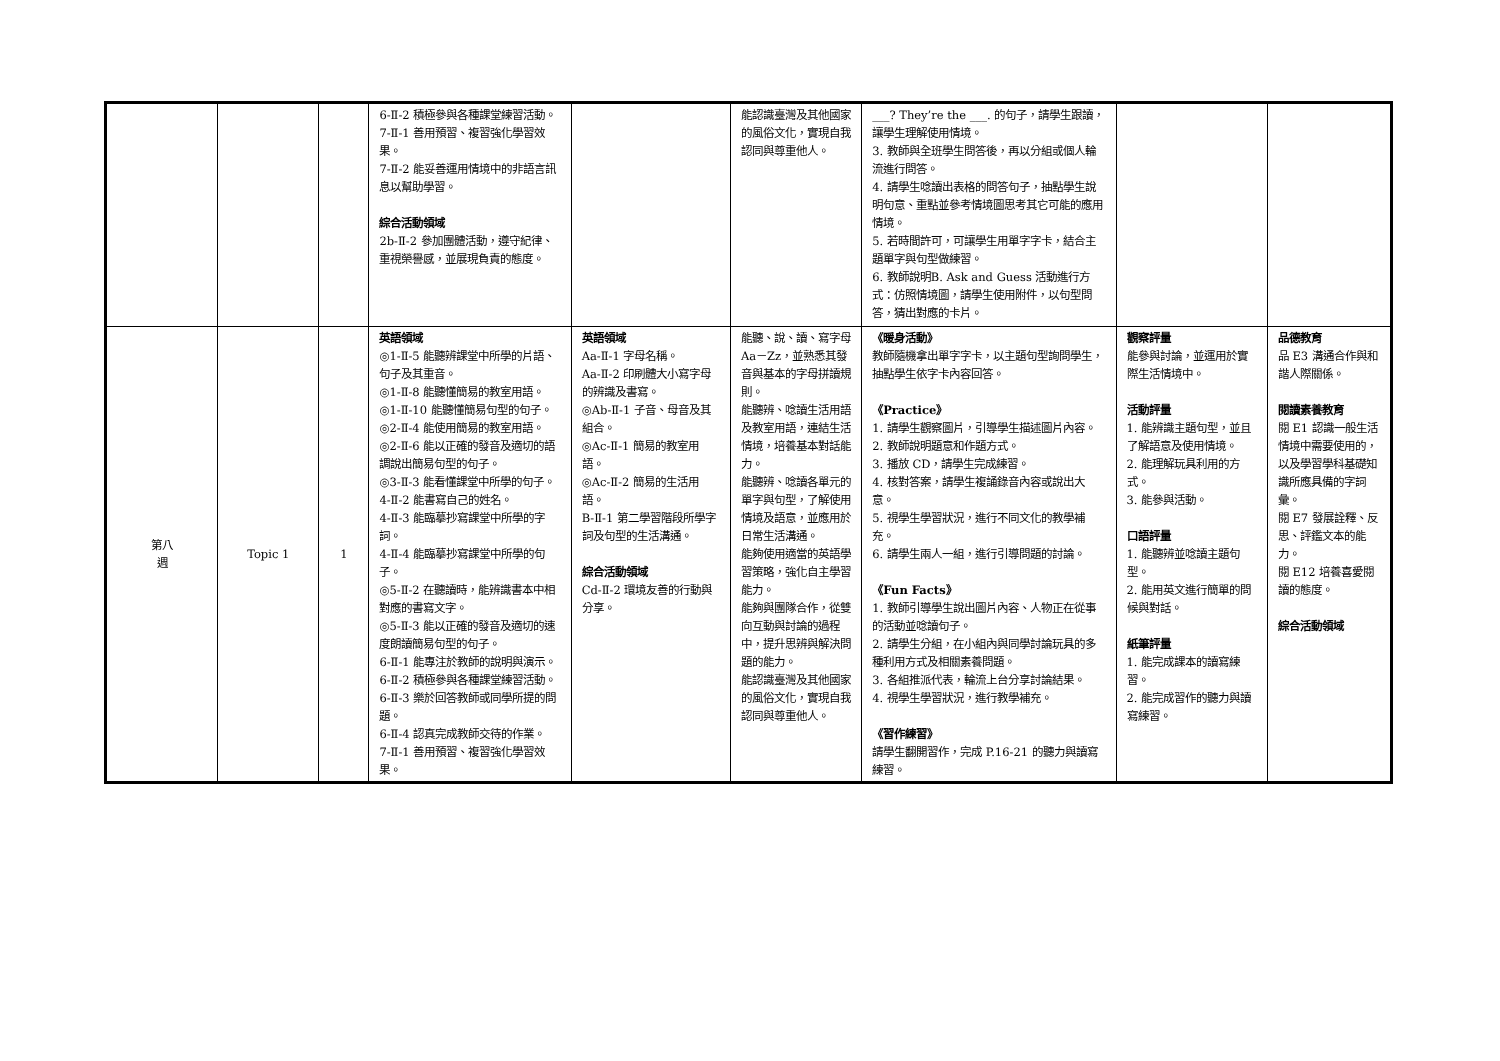| | | | 6-Ⅱ-2 積極參與各種課堂練習活動。 7-Ⅱ-1 善用預習、複習強化學習效果。 7-Ⅱ-2 能妥善運用情境中的非語言訊息以幫助學習。 綜合活動領域 2b-Ⅱ-2 參加團體活動，遵守紀律、重視榮譽感，並展現負責的態度。 | | 能認識臺灣及其他國家的風俗文化，實現自我認同與尊重他人。 | ___? They’re the ___. 的句子，請學生跟讀，讓學生理解使用情境。 3. 教師與全班學生問答後，再以分組或個人輪流進行問答。 4. 請學生唸讀出表格的問答句子，抽點學生說明句意、重點並參考情境圖思考其它可能的應用情境。 5. 若時間許可，可讓學生用單字字卡，結合主題單字與句型做練習。 6. 教師說明B. Ask and Guess 活動進行方式：仿照情境圖，請學生使用附件，以句型問答，猜出對應的卡片。 | | |
| 第八 週 | Topic 1 | 1 | 英語領域 ◎1-Ⅱ-5 能聽辨課堂中所學的片語、句子及其重音。 ◎1-Ⅱ-8 能聽懂簡易的教室用語。 ◎1-Ⅱ-10 能聽懂簡易句型的句子。 ◎2-Ⅱ-4 能使用簡易的教室用語。 ◎2-Ⅱ-6 能以正確的發音及適切的語調說出簡易句型的句子。 ◎3-Ⅱ-3 能看懂課堂中所學的句子。 4-Ⅱ-2 能書寫自己的姓名。 4-Ⅱ-3 能臨摹抄寫課堂中所學的字詞。 4-Ⅱ-4 能臨摹抄寫課堂中所學的句子。 ◎5-Ⅱ-2 在聽讀時，能辨識書本中相對應的書寫文字。 ◎5-Ⅱ-3 能以正確的發音及適切的速度朗讀簡易句型的句子。 6-Ⅱ-1 能專注於教師的說明與演示。 6-Ⅱ-2 積極參與各種課堂練習活動。 6-Ⅱ-3 樂於回答教師或同學所提的問題。 6-Ⅱ-4 認真完成教師交待的作業。 7-Ⅱ-1 善用預習、複習強化學習效果。 | 英語領域 Aa-Ⅱ-1 字母名稱。 Aa-Ⅱ-2 印刷體大小寫字母的辨識及書寫。 ◎Ab-Ⅱ-1 子音、母音及其組合。 ◎Ac-Ⅱ-1 簡易的教室用語。 ◎Ac-Ⅱ-2 簡易的生活用語。 B-Ⅱ-1 第二學習階段所學字詞及句型的生活溝通。 綜合活動領域 Cd-Ⅱ-2 環境友善的行動與分享。 | 能聽、說、讀、寫字母 Aa－Zz，並熟悉其發音與基本的字母拼讀規則。 能聽辨、唸讀生活用語及教室用語，連結生活情境，培養基本對話能力。 能聽辨、唸讀各單元的單字與句型，了解使用情境及語意，並應用於日常生活溝通。 能夠使用適當的英語學習策略，強化自主學習能力。 能夠與團隊合作，從雙向互動與討論的過程中，提升思辨與解決問題的能力。 能認識臺灣及其他國家的風俗文化，實現自我認同與尊重他人。 | 《暖身活動》 教師隨機拿出單字字卡，以主題句型詢問學生，抽點學生依字卡內容回答。 《Practice》 1. 請學生觀察圖片，引導學生描述圖片內容。 2. 教師說明題意和作題方式。 3. 播放 CD，請學生完成練習。 4. 核對答案，請學生複誦錄音內容或說出大意。 5. 視學生學習狀況，進行不同文化的教學補充。 6. 請學生兩人一組，進行引導問題的討論。 《Fun Facts》 1. 教師引導學生說出圖片內容、人物正在從事的活動並唸讀句子。 2. 請學生分組，在小組內與同學討論玩具的多種利用方式及相關素養問題。 3. 各組推派代表，輪流上台分享討論結果。 4. 視學生學習狀況，進行教學補充。 《習作練習》 請學生翻開習作，完成 P.16-21 的聽力與讀寫練習。 | 觀察評量 能參與討論，並運用於實際生活情境中。 活動評量 1. 能辨識主題句型，並且了解語意及使用情境。 2. 能理解玩具利用的方式。 3. 能參與活動。 口語評量 1. 能聽辨並唸讀主題句型。 2. 能用英文進行簡單的問候與對話。 紙筆評量 1. 能完成課本的讀寫練習。 2. 能完成習作的聽力與讀寫練習。 | 品德教育 品 E3 溝通合作與和諧人際關係。 閱讀素養教育 閱 E1 認識一般生活情境中需要使用的，以及學習學科基礎知識所應具備的字詞彙。 閱 E7 發展詮釋、反思、評鑑文本的能力。 閱 E12 培養喜愛閱讀的態度。 綜合活動領域 |